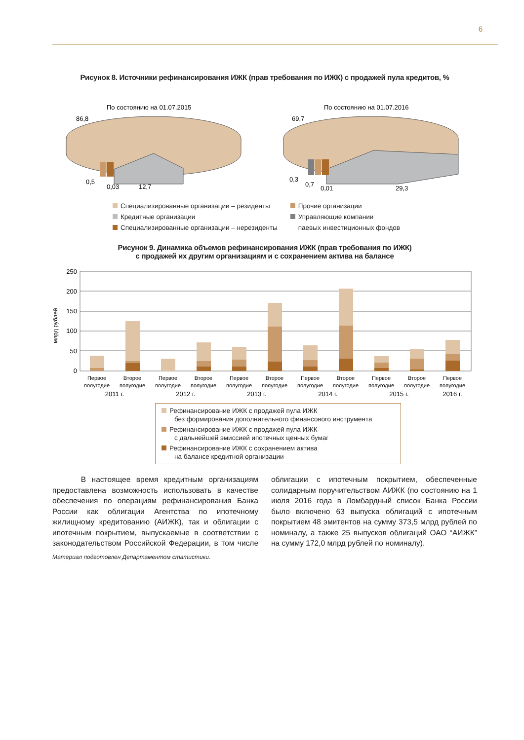6
Рисунок 8. Источники рефинансирования ИЖК (прав требования по ИЖК) с продажей пула кредитов, %
По состоянию на 01.07.2015
По состоянию на 01.07.2016
86,8
69,7
0,5
0,03
12,7
0,3
0,7
0,01
29,3
Специализированные организации – резиденты
Кредитные организации
Специализированные организации – нерезиденты
Прочие организации
Управляющие компании
паевых инвестиционных фондов
Рисунок 9. Динамика объемов рефинансирования ИЖК (прав требования по ИЖК)
с продажей их другим организациям и с сохранением актива на балансе
млрд рублей
250
200
150
100
50
0
Первое
полугодие
Второе
полугодие
Первое
полугодие
Второе
полугодие
Первое
полугодие
Второе
полугодие
Первое
полугодие
Второе
полугодие
Первое
полугодие
Второе
полугодие
Первое
полугодие
2011 г.
2012 г.
2013 г.
2014 г.
2015 г.
2016 г.
Рефинансирование ИЖК с продажей пула ИЖК
без формирования дополнительного финансового инструмента
Рефинансирование ИЖК с продажей пула ИЖК
с дальнейшей эмиссией ипотечных ценных бумаг
Рефинансирование ИЖК с сохранением актива
на балансе кредитной организации
В настоящее время кредитным организациям предоставлена возможность использовать в качестве обеспечения по операциям рефинансирования Банка России как облигации Агентства по ипотечному жилищному кредитованию (АИЖК), так и облигации с ипотечным покрытием, выпускаемые в соответствии с законодательством Российской Федерации, в том числе облигации с ипотечным покрытием, обеспеченные солидарным поручительством АИЖК (по состоянию на 1 июля 2016 года в Ломбардный список Банка России было включено 63 выпуска облигаций с ипотечным покрытием 48 эмитентов на сумму 373,5 млрд рублей по номиналу, а также 25 выпусков облигаций ОАО “АИЖК” на сумму 172,0 млрд рублей по номиналу).
Материал подготовлен Департаментом статистики.